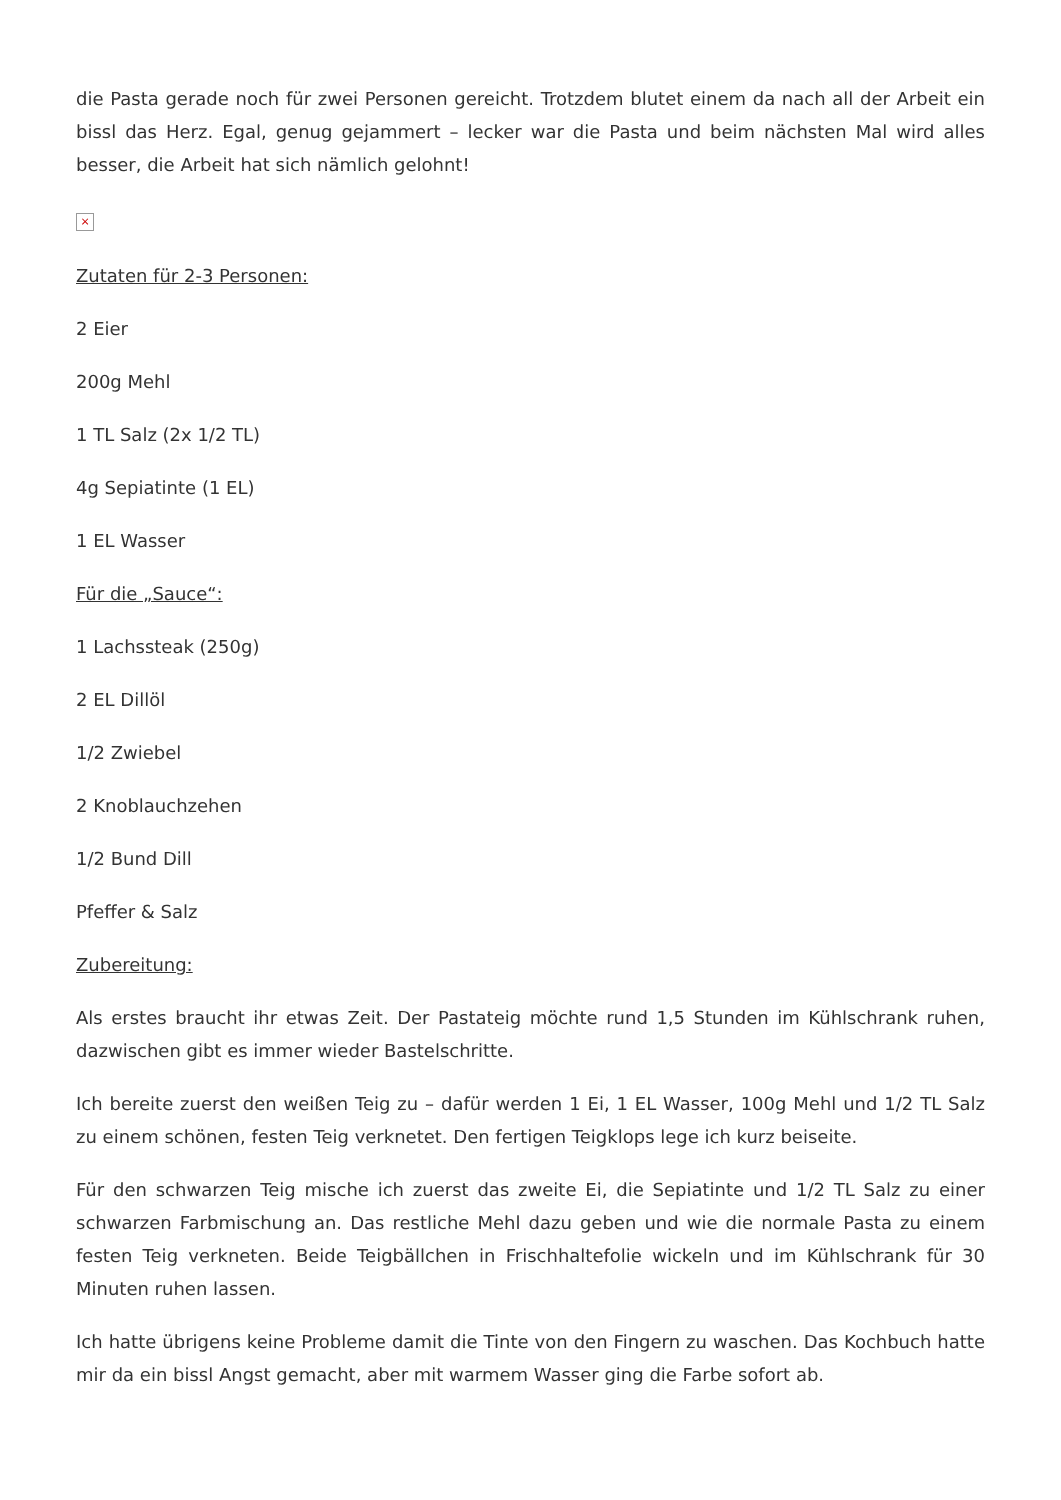die Pasta gerade noch für zwei Personen gereicht. Trotzdem blutet einem da nach all der Arbeit ein bissl das Herz. Egal, genug gejammert – lecker war die Pasta und beim nächsten Mal wird alles besser, die Arbeit hat sich nämlich gelohnt!
×
Zutaten für 2-3 Personen:
2 Eier
200g Mehl
1 TL Salz (2x 1/2 TL)
4g Sepiatinte (1 EL)
1 EL Wasser
Für die „Sauce“:
1 Lachssteak (250g)
2 EL Dillöl
1/2 Zwiebel
2 Knoblauchzehen
1/2 Bund Dill
Pfeffer & Salz
Zubereitung:
Als erstes braucht ihr etwas Zeit. Der Pastateig möchte rund 1,5 Stunden im Kühlschrank ruhen, dazwischen gibt es immer wieder Bastelschritte.
Ich bereite zuerst den weißen Teig zu – dafür werden 1 Ei, 1 EL Wasser, 100g Mehl und 1/2 TL Salz zu einem schönen, festen Teig verknetet. Den fertigen Teigklops lege ich kurz beiseite.
Für den schwarzen Teig mische ich zuerst das zweite Ei, die Sepiatinte und 1/2 TL Salz zu einer schwarzen Farbmischung an. Das restliche Mehl dazu geben und wie die normale Pasta zu einem festen Teig verkneten. Beide Teigbällchen in Frischhaltefolie wickeln und im Kühlschrank für 30 Minuten ruhen lassen.
Ich hatte übrigens keine Probleme damit die Tinte von den Fingern zu waschen. Das Kochbuch hatte mir da ein bissl Angst gemacht, aber mit warmem Wasser ging die Farbe sofort ab.